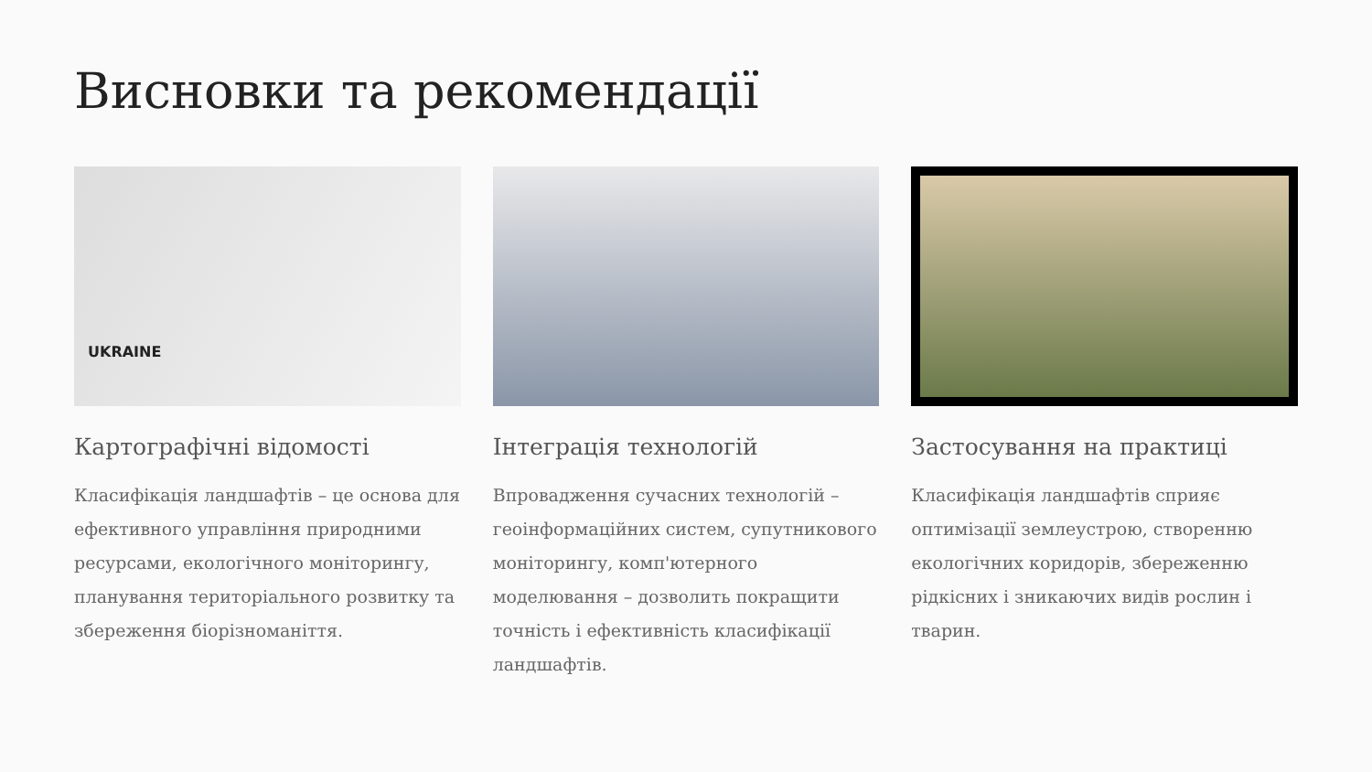Висновки та рекомендації
UKRAINE
Картографічні відомості
Класифікація ландшафтів – це основа для ефективного управління природними ресурсами, екологічного моніторингу, планування територіального розвитку та збереження біорізноманіття.
Інтеграція технологій
Впровадження сучасних технологій – геоінформаційних систем, супутникового моніторингу, комп'ютерного моделювання – дозволить покращити точність і ефективність класифікації ландшафтів.
Застосування на практиці
Класифікація ландшафтів сприяє оптимізації землеустрою, створенню екологічних коридорів, збереженню рідкісних і зникаючих видів рослин і тварин.